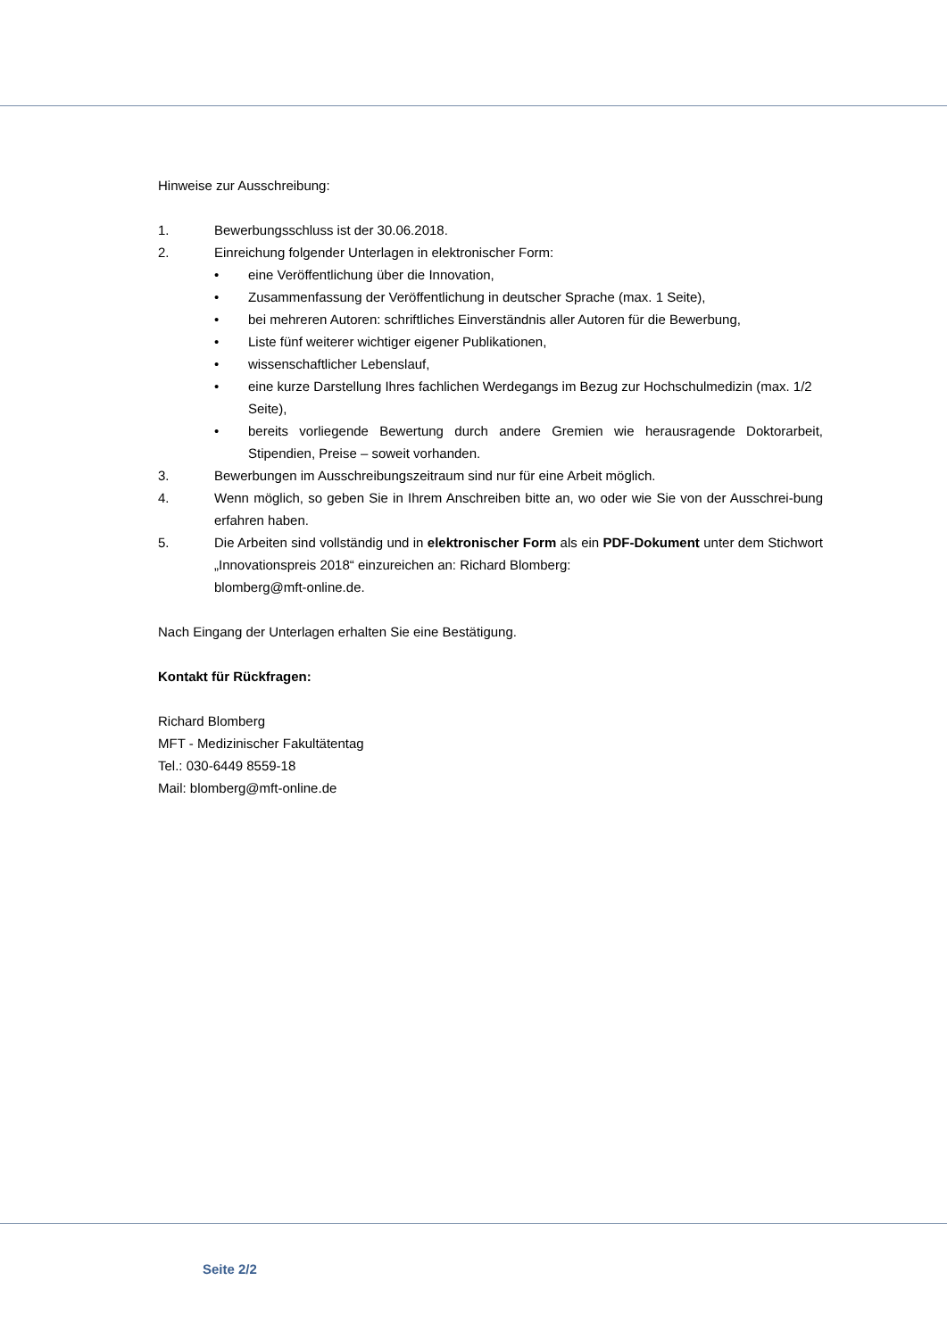Hinweise zur Ausschreibung:
1. Bewerbungsschluss ist der 30.06.2018.
2. Einreichung folgender Unterlagen in elektronischer Form:
• eine Veröffentlichung über die Innovation,
• Zusammenfassung der Veröffentlichung in deutscher Sprache (max. 1 Seite),
• bei mehreren Autoren: schriftliches Einverständnis aller Autoren für die Bewerbung,
• Liste fünf weiterer wichtiger eigener Publikationen,
• wissenschaftlicher Lebenslauf,
• eine kurze Darstellung Ihres fachlichen Werdegangs im Bezug zur Hochschulmedizin (max. 1/2 Seite),
• bereits vorliegende Bewertung durch andere Gremien wie herausragende Doktorarbeit, Stipendien, Preise – soweit vorhanden.
3. Bewerbungen im Ausschreibungszeitraum sind nur für eine Arbeit möglich.
4. Wenn möglich, so geben Sie in Ihrem Anschreiben bitte an, wo oder wie Sie von der Ausschrei-bung erfahren haben.
5. Die Arbeiten sind vollständig und in elektronischer Form als ein PDF-Dokument unter dem Stichwort „Innovationspreis 2018“ einzureichen an: Richard Blomberg:
blomberg@mft-online.de.
Nach Eingang der Unterlagen erhalten Sie eine Bestätigung.
Kontakt für Rückfragen:
Richard Blomberg
MFT - Medizinischer Fakultätentag
Tel.: 030-6449 8559-18
Mail: blomberg@mft-online.de
Seite 2/2